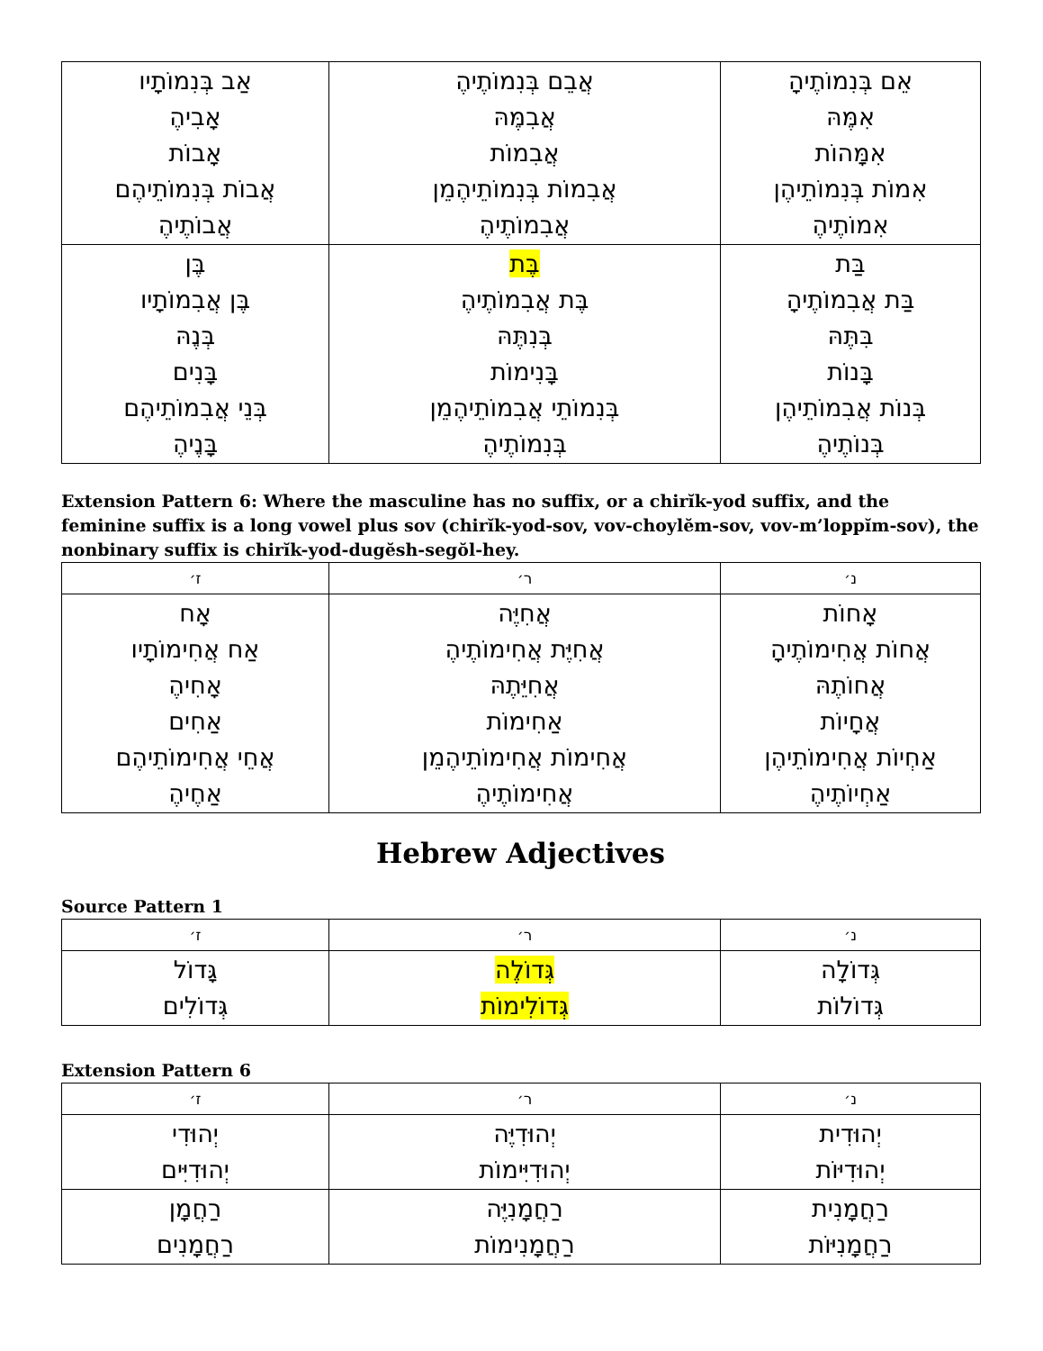| אַב בְּנִמוֹתָיו אָבִיהֶ אָבוֹת אֲבוֹת בְּנִמוֹתֵיהֶם אֲבוֹתֶיהֶ | אֲבֵם בְּנִמוֹתֶיהֶ אֲבִמֶּהּ אֲבִמוֹת אֲבִמוֹת בְּנִמוֹתֵיהֶמֵן אֲבִמוֹתֶיהֶ | אֵם בְּנִמוֹתֶיהָ אִמֶּהּ אִמָּהוֹת אִמוֹת בְּנִמוֹתֵיהֶן אִמוֹתֶיהֶ |
| בֶּן בֶּן אֲבִמוֹתָיו בְּנֶהּ בָּנִים בְּנֵי אֲבִמוֹתֵיהֶם בָּנֶיהֶ | בֶּת בֶּת אֲבִמוֹתֶיהֶ בְּנִתֶּהּ בָּנִימוֹת בְּנִמוֹתֵי אֲבִמוֹתֵיהֶמֵן בְּנִמוֹתֶיהֶ | בַּת בַּת אֲבִמוֹתֶיהָ בִּתֶּהּ בָּנוֹת בְּנוֹת אֲבִמוֹתֵיהֶן בְּנוֹתֶיהֶ |
Extension Pattern 6: Where the masculine has no suffix, or a chirĭk-yod suffix, and the feminine suffix is a long vowel plus sov (chirĭk-yod-sov, vov-choylĕm-sov, vov-m’loppĭm-sov), the nonbinary suffix is chirĭk-yod-dugĕsh-segŏl-hey.
| ז׳ | ר׳ | נ׳ |
| --- | --- | --- |
| אָח אַח אֲחִימוֹתָיו אָחִיהֶ אַחִים אֲחֵי אֲחִימוֹתֵיהֶם אַחֶיהֶ | אֲחִיֶּה אֲחִיֶּת אֲחִימוֹתֶיהֶ אֲחִיֵּתֶהּ אַחִימוֹת אֲחִימוֹת אֲחִימוֹתֵיהֶמֵן אֲחִימוֹתֶיהֶ | אָחוֹת אֲחוֹת אֲחִימוֹתֶיהָ אֲחוֹתֶהּ אֲחָיוֹת אַחְיוֹת אֲחִימוֹתֵיהֶן אַחְיוֹתֶיהֶ |
Hebrew Adjectives
Source Pattern 1
| ז׳ | ר׳ | נ׳ |
| --- | --- | --- |
| גָּדוֹל גְּדוֹלִים | גְּדוֹלֶה גְּדוֹלִימוֹת | גְּדוֹלָה גְּדוֹלוֹת |
Extension Pattern 6
| ז׳ | ר׳ | נ׳ |
| --- | --- | --- |
| יְהוּדִי יְהוּדִיִּים | יְהוּדִיֶּה יְהוּדִיִּימוֹת | יְהוּדִית יְהוּדִיּוֹת |
| רַחֲמָן רַחֲמָנִים | רַחֲמָנִיֶּה רַחֲמָנִימוֹת | רַחֲמָנִית רַחֲמָנִיּוֹת |